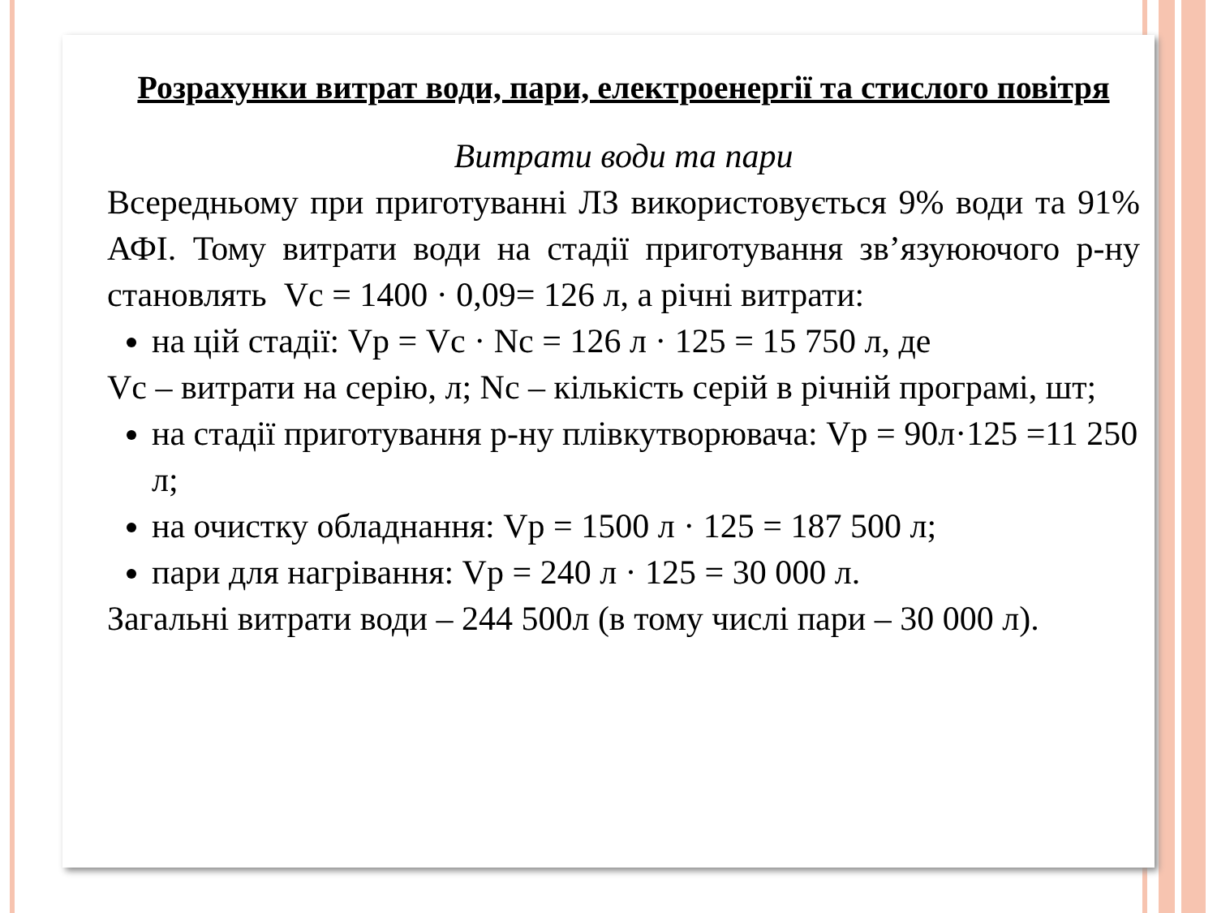Розрахунки витрат води, пари, електроенергії та стислого повітря
Витрати води та пари
Всередньому при приготуванні ЛЗ використовується 9% води та 91% АФІ. Тому витрати води на стадії приготування зв’язуюючого р-ну становлять Vc = 1400 · 0,09= 126 л, а річні витрати:
на цій стадії: Vр = Vc · Nc = 126 л · 125 = 15 750 л, де
Vc – витрати на серію, л; Nc – кількість серій в річній програмі, шт;
на стадії приготування р-ну плівкутворювача: Vр = 90л·125 =11 250 л;
на очистку обладнання: Vр = 1500 л · 125 = 187 500 л;
пари для нагрівання: Vр = 240 л · 125 = 30 000 л.
Загальні витрати води – 244 500л (в тому числі пари – 30 000 л).